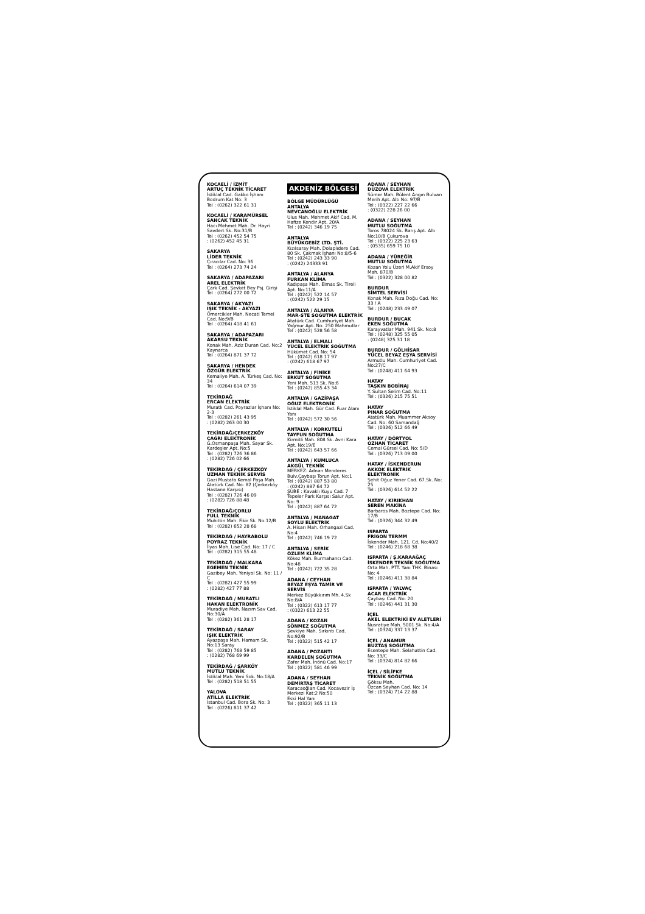KOCAELİ / İZMİT
ARTUÇ TEKNİK TİCARET
İstiklal Cad. Gakko İşhanı
Bodrum Kat No: 3
Tel : (0262) 322 61 31
KOCAELİ / KARAMÜRSEL
SANCAK TEKNİK
Hacı Mehmet Mah. Dr. Hayri Savdert Sk. No:31/B
Tel : (0262) 452 54 75
: (0262) 452 45 31
SAKARYA
LİDER TEKNİK
Çıracılar Cad. No: 36
Tel : (0264) 273 74 24
SAKARYA / ADAPAZARI
AREL ELEKTRİK
Çark Cad. Şevket Bey Psj. Girişi
Tel : (0264) 272 00 72
SAKARYA / AKYAZI
IŞIK TEKNİK - AKYAZI
Ömercikler Mah. Necati Temel Cad. No:9/B
Tel : (0264) 418 41 61
SAKARYA / ADAPAZARI
AKARSU TEKNİK
Konak Mah. Aziz Duran Cad. No:2 Kaynarca
Tel : (0264) 871 37 72
SAKARYA / HENDEK
ÖZGÜR ELEKTRİK
Kemaliye Mah. A. Türkeş Cad. No: 34
Tel : (0264) 614 07 39
TEKİRDAĞ
ERCAN ELEKTRİK
Muratlı Cad. Poyrazlar İşhanı No: 2-3
Tel : (0282) 261 43 95
: (0282) 263 00 30
TEKİRDAĞ/ÇERKEZKÖY
ÇAĞRI ELEKTRONİK
G.Osmanpaşa Mah. Sayar Sk. Kardeşler Apt. No:5
Tel : (0282) 726 36 86
: (0282) 726 02 66
TEKİRDAĞ / ÇERKEZKÖY
UZMAN TEKNİK SERVİS
Gazi Mustafa Kemal Paşa Mah. Atatürk Cad. No: 82 (Çerkezköy Hastane Karşısı)
Tel : (0282) 726 46 09
: (0282) 726 88 48
TEKİRDAĞ/ÇORLU
FULL TEKNİK
Muhittin Mah. Fikir Sk. No:12/B
Tel : (0282) 652 28 68
TEKİRDAĞ / HAYRABOLU
POYRAZ TEKNİK
İlyas Mah. Lise Cad. No: 17 / C
Tel : (0282) 315 55 48
TEKİRDAĞ / MALKARA
EGEMEN TEKNİK
Gazibey Mah. Yeniyol Sk. No: 11 / C
Tel : (0282) 427 55 99
: (0282) 427 77 88
TEKİRDAĞ / MURATLI
HAKAN ELEKTRONİK
Muradiye Mah. Nazım Sav Cad. No:30/A
Tel : (0282) 361 28 17
TEKİRDAĞ / SARAY
IŞIK ELEKTRİK
Ayazpaşa Mah. Hamam Sk. No:13 Saray
Tel : (0282) 768 59 85
: (0282) 768 69 99
TEKİRDAĞ / ŞARKÖY
MUTLU TEKNİK
İstiklal Mah. Yeni Sok. No:18/A
Tel : (0282) 518 51 55
YALOVA
ATİLLA ELEKTRİK
İstanbul Cad. Bora Sk. No: 3
Tel : (0226) 811 37 42
AKDENİZ BÖLGESİ
BÖLGE MÜDÜRLÜĞÜ
ANTALYA
NEVCANOĞLU ELEKTRİK
Ulus Mah. Mehmet Akif Cad. M. Hafize Kendir Apt. 20/A
Tel : (0242) 346 19 75
ANTALYA
BÜYÜKGEBİZ LTD. ŞTİ.
Kızılsaray Mah. Dolaplıdere Cad. 80 Sk. Çakmak İşhanı No:8/5-6
Tel : (0242) 243 33 90
: (0242) 24333 91
ANTALYA / ALANYA
FURKAN KLİMA
Kadıpaşa Mah. Elmas Sk. Tireli Apt. No:11/A
Tel : (0242) 522 14 57
: (0242) 522 29 15
ANTALYA / ALANYA
MAR-STE SOĞUTMA ELEKTRİK
Atatürk Cad. Cumhuriyet Mah. Yağmur Apt. No: 250 Mahmutlar
Tel : (0242) 528 56 58
ANTALYA / ELMALI
YÜCEL ELEKTRİK SOĞUTMA
Hükümet Cad. No: 54
Tel : (0242) 618 17 97
: (0242) 618 67 97
ANTALYA / FİNİKE
ERKUT SOĞUTMA
Yeni Mah. 513 Sk. No:6
Tel : (0242) 855 43 34
ANTALYA / GAZİPAŞA
OĞUZ ELEKTRONİK
İstiklal Mah. Gür Cad. Fuar Alanı Yanı
Tel : (0242) 572 30 56
ANTALYA / KORKUTELİ
TAYFUN SOĞUTMA
Kirmitli Mah. 808 Sk. Avni Kara Apt. No:19/E
Tel : (0242) 643 57 66
ANTALYA / KUMLUCA
AKGÜL TEKNİK
MERKEZ: Adnan Menderes Bulv.Çaybaşı Torun Apt. No:1
Tel : (0242) 887 53 80
: (0242) 887 64 72
ŞUBE : Kavaklı Kuyu Cad. 7 Tepeler Park Karşısı Salur Apt. No: 9
Tel : (0242) 887 64 72
ANTALYA / MANAGAT
SOYLU ELEKTRİK
A. Hisarı Mah. Orhangazi Cad. No:4
Tel : (0242) 746 19 72
ANTALYA / SERİK
ÖZLEM KLİMA
Kökez Mah. Burmahancı Cad. No:48
Tel : (0242) 722 35 28
ADANA / CEYHAN
BEYAZ EŞYA TAMİR VE SERVİS
Merkez Büyükkırım Mh. 4.Sk No:8/A
Tel : (0322) 613 17 77
: (0322) 613 22 55
ADANA / KOZAN
SÖNMEZ SOĞUTMA
Şevkiye Mah. Sırkıntı Cad. No:92/B
Tel : (0322) 515 42 17
ADANA / POZANTI
KARDELEN SOĞUTMA
Zafer Mah. İnönü Cad. No:17
Tel : (0322) 581 46 99
ADANA / SEYHAN
DEMİRTAŞ TİCARET
Karacaoğlan Cad. Kocavezir İş Merkezi Kat:2 No:50
Eski Hal Yanı
Tel : (0322) 365 11 13
ADANA / SEYHAN
DÜZOVA ELEKTRİK
Sümer Mah. Bülent Angın Bulvarı Merih Apt. Altı No: 97/B
Tel : (0322) 227 22 66
: (0322) 228 26 00
ADANA / SEYHAN
MUTLU SOĞUTMA
Toros 78024 Sk. Barış Apt. Altı No:10/B Çukurova
Tel : (0322) 225 23 63
: (0535) 659 75 10
ADANA / YÜREĞİR
MUTLU SOĞUTMA
Kozan Yolu Üzeri M.Akif Ersoy Mah. 870/B
Tel : (0322) 328 00 82
BURDUR
SİMTEL SERVİSİ
Konak Mah. Rıza Doğu Cad. No: 33 / A
Tel : (0248) 233 49 07
BURDUR / BUCAK
EKEN SOĞUTMA
Karayvatlar Mah. 941 Sk. No:8
Tel : (0248) 325 55 05
: (0248) 325 31 18
BURDUR / GÖLHİSAR
YÜCEL BEYAZ EŞYA SERVİSİ
Armutlu Mah. Cumhuriyet Cad. No:27/C
Tel : (0248) 411 64 93
HATAY
TAŞKIN BOBİNAJ
Y. Sultan Selim Cad. No:11
Tel : (0326) 215 75 51
HATAY
PINAR SOĞUTMA
Atatürk Mah. Muammer Aksoy Cad. No: 60 Samandağ
Tel : (0326) 512 66 49
HATAY / DÖRTYOL
ÖZHAN TİCARET
Cemal Gürsel Cad. No: 5/D
Tel : (0326) 713 09 00
HATAY / İSKENDERUN
AKKÖK ELEKTRİK ELEKTRONİK
Şehit Oğuz Yener Cad. 67.Sk. No: 25
Tel : (0326) 614 52 22
HATAY / KIRIKHAN
SEREN MAKİNA
Barbaros Mah. Boztepe Cad. No: 17/B
Tel : (0326) 344 32 49
ISPARTA
FRİGON TERMM
İskender Mah. 121. Cd. No:40/2
Tel : (0246) 218 68 38
ISPARTA / Ş.KARAAĞAÇ
İSKENDER TEKNİK SOĞUTMA
Orta Mah. PTT. Yanı THK. Binası No: 4
Tel : (0246) 411 38 84
ISPARTA / YALVAÇ
ACAR ELEKTRİK
Çaybaşı Cad. No: 20
Tel : (0246) 441 31 30
İÇEL
AKEL ELEKTRİKİ EV ALETLERİ
Nusratiye Mah. 5001 Sk. No:4/A
Tel : (0324) 337 13 37
İÇEL / ANAMUR
BUZTAŞ SOĞUTMA
Esentepe Mah. Selahattin Cad. No: 33/C
Tel : (0324) 814 82 66
İÇEL / SİLİFKE
TEKNİK SOĞUTMA
Göksu Mah.
Özcan Seyhan Cad. No: 14
Tel : (0324) 714 22 88